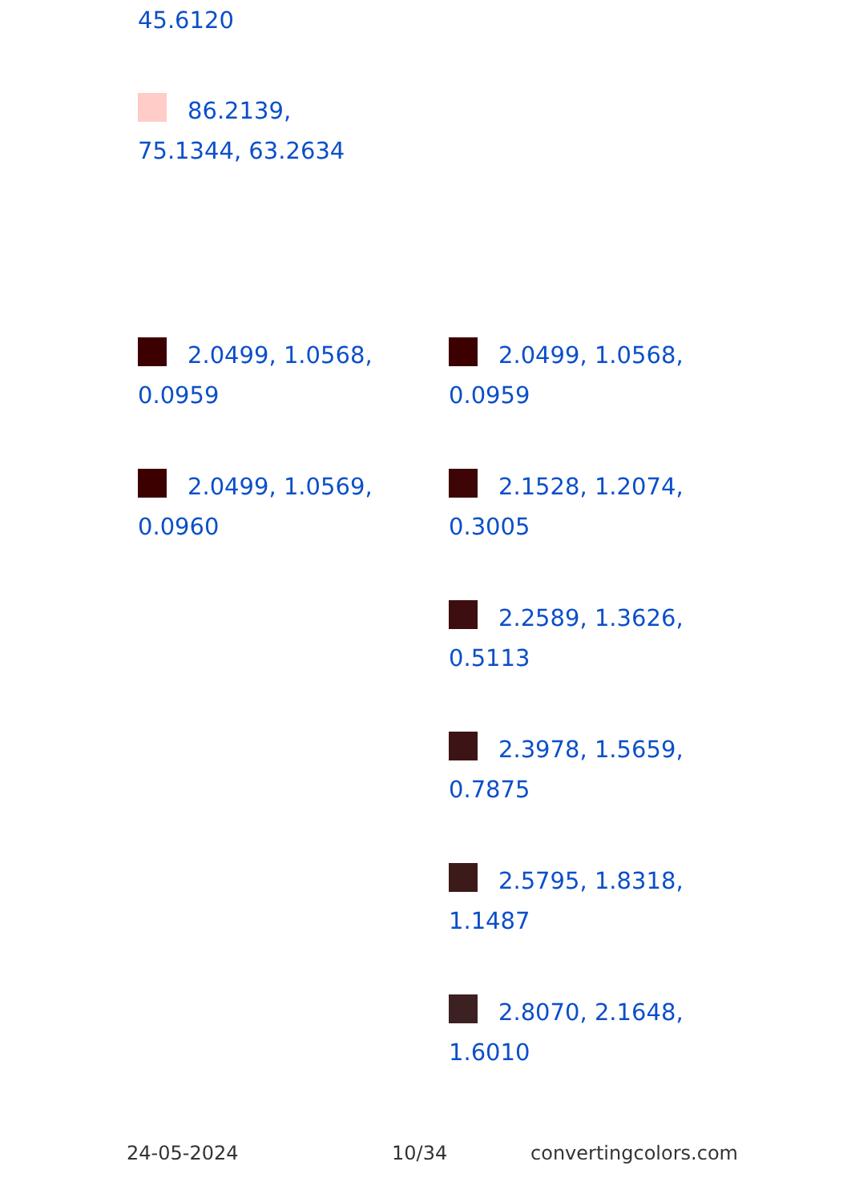45.6120
86.2139, 75.1344, 63.2634
2.0499, 1.0568, 0.0959
2.0499, 1.0568, 0.0959
2.0499, 1.0569, 0.0960
2.1528, 1.2074, 0.3005
2.2589, 1.3626, 0.5113
2.3978, 1.5659, 0.7875
2.5795, 1.8318, 1.1487
2.8070, 2.1648, 1.6010
24-05-2024 10/34 convertingcolors.com